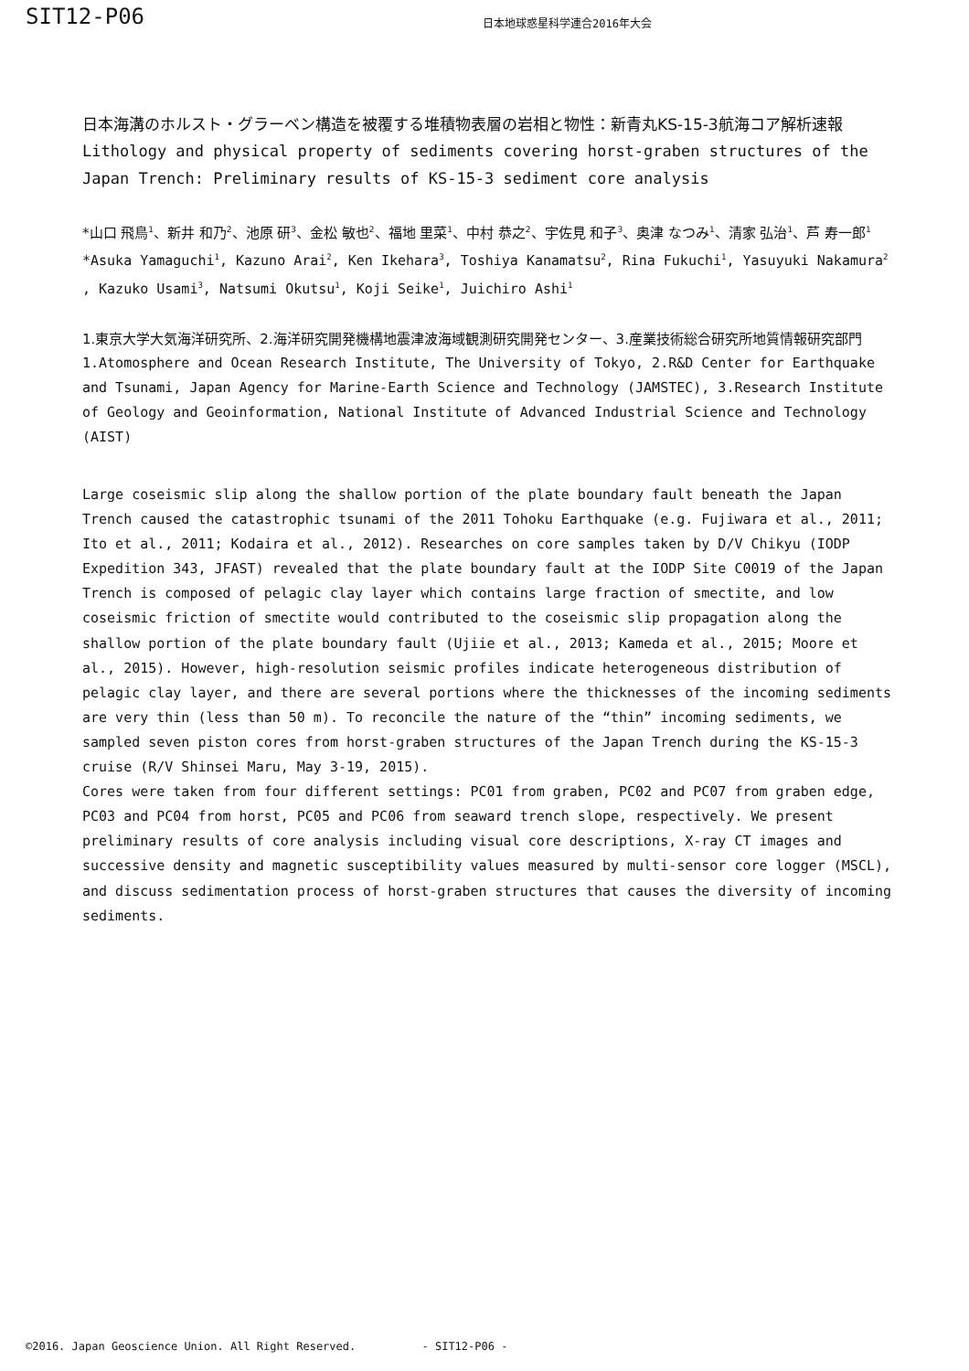SIT12-P06
日本地球惑星科学連合2016年大会
日本海溝のホルスト・グラーベン構造を被覆する堆積物表層の岩相と物性：新青丸KS-15-3航海コア解析速報
Lithology and physical property of sediments covering horst-graben structures of the Japan Trench: Preliminary results of KS-15-3 sediment core analysis
*山口 飛鳥<sup>1</sup>、新井 和乃<sup>2</sup>、池原 研<sup>3</sup>、金松 敏也<sup>2</sup>、福地 里菜<sup>1</sup>、中村 恭之<sup>2</sup>、宇佐見 和子<sup>3</sup>、奥津 なつみ<sup>1</sup>、清家 弘治<sup>1</sup>、芦 寿一郎<sup>1</sup>
*Asuka Yamaguchi<sup>1</sup>, Kazuno Arai<sup>2</sup>, Ken Ikehara<sup>3</sup>, Toshiya Kanamatsu<sup>2</sup>, Rina Fukuchi<sup>1</sup>, Yasuyuki Nakamura<sup>2</sup> , Kazuko Usami<sup>3</sup>, Natsumi Okutsu<sup>1</sup>, Koji Seike<sup>1</sup>, Juichiro Ashi<sup>1</sup>
1.東京大学大気海洋研究所、2.海洋研究開発機構地震津波海域観測研究開発センター、3.産業技術総合研究所地質情報研究部門
1.Atomosphere and Ocean Research Institute, The University of Tokyo, 2.R&D Center for Earthquake and Tsunami, Japan Agency for Marine-Earth Science and Technology (JAMSTEC), 3.Research Institute of Geology and Geoinformation, National Institute of Advanced Industrial Science and Technology (AIST)
Large coseismic slip along the shallow portion of the plate boundary fault beneath the Japan Trench caused the catastrophic tsunami of the 2011 Tohoku Earthquake (e.g. Fujiwara et al., 2011; Ito et al., 2011; Kodaira et al., 2012). Researches on core samples taken by D/V Chikyu (IODP Expedition 343, JFAST) revealed that the plate boundary fault at the IODP Site C0019 of the Japan Trench is composed of pelagic clay layer which contains large fraction of smectite, and low coseismic friction of smectite would contributed to the coseismic slip propagation along the shallow portion of the plate boundary fault (Ujiie et al., 2013; Kameda et al., 2015; Moore et al., 2015). However, high-resolution seismic profiles indicate heterogeneous distribution of pelagic clay layer, and there are several portions where the thicknesses of the incoming sediments are very thin (less than 50 m). To reconcile the nature of the “thin” incoming sediments, we sampled seven piston cores from horst-graben structures of the Japan Trench during the KS-15-3 cruise (R/V Shinsei Maru, May 3-19, 2015).
Cores were taken from four different settings: PC01 from graben, PC02 and PC07 from graben edge, PC03 and PC04 from horst, PC05 and PC06 from seaward trench slope, respectively. We present preliminary results of core analysis including visual core descriptions, X-ray CT images and successive density and magnetic susceptibility values measured by multi-sensor core logger (MSCL), and discuss sedimentation process of horst-graben structures that causes the diversity of incoming sediments.
©2016. Japan Geoscience Union. All Right Reserved. - SIT12-P06 -